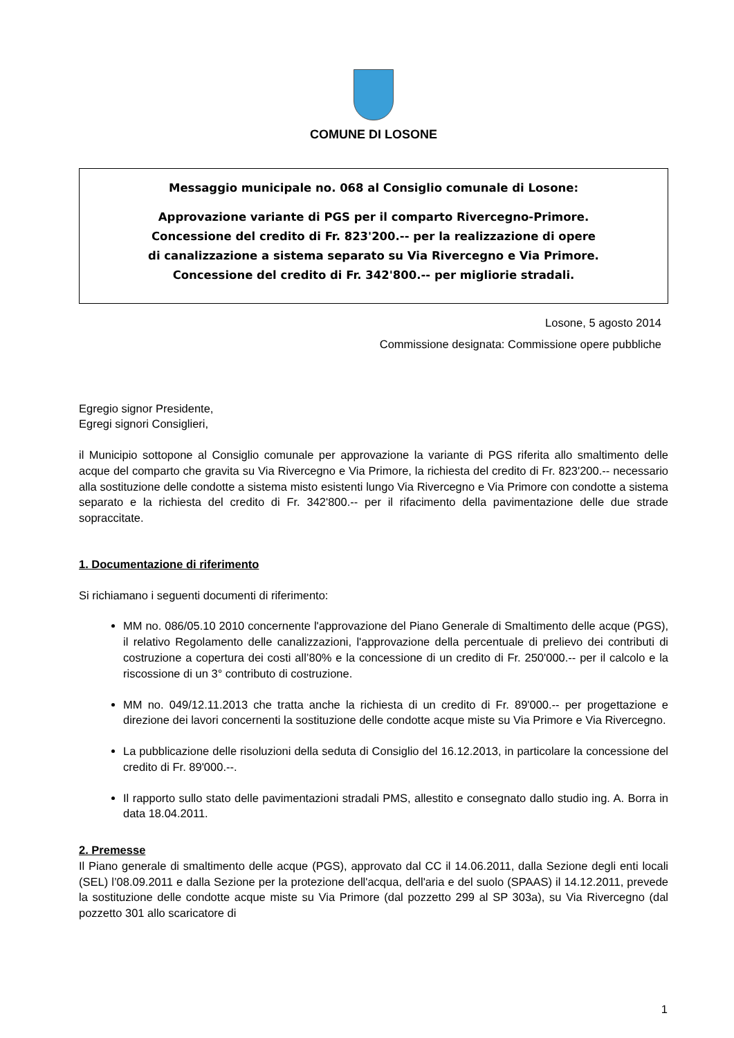COMUNE DI LOSONE
Messaggio municipale no. 068 al Consiglio comunale di Losone:
Approvazione variante di PGS per il comparto Rivercegno-Primore.
Concessione del credito di Fr. 823'200.-- per la realizzazione di opere
di canalizzazione a sistema separato su Via Rivercegno e Via Primore.
Concessione del credito di Fr. 342'800.-- per migliorie stradali.
Losone, 5 agosto 2014
Commissione designata: Commissione opere pubbliche
Egregio signor Presidente,
Egregi signori Consiglieri,
il Municipio sottopone al Consiglio comunale per approvazione la variante di PGS riferita allo smaltimento delle acque del comparto che gravita su Via Rivercegno e Via Primore, la richiesta del credito di Fr. 823'200.-- necessario alla sostituzione delle condotte a sistema misto esistenti lungo Via Rivercegno e Via Primore con condotte a sistema separato e la richiesta del credito di Fr. 342'800.-- per il rifacimento della pavimentazione delle due strade sopraccitate.
1. Documentazione di riferimento
Si richiamano i seguenti documenti di riferimento:
MM no. 086/05.10 2010 concernente l'approvazione del Piano Generale di Smaltimento delle acque (PGS), il relativo Regolamento delle canalizzazioni, l'approvazione della percentuale di prelievo dei contributi di costruzione a copertura dei costi all’80% e la concessione di un credito di Fr. 250'000.-- per il calcolo e la riscossione di un 3° contributo di costruzione.
MM no. 049/12.11.2013 che tratta anche la richiesta di un credito di Fr. 89'000.-- per progettazione e direzione dei lavori concernenti la sostituzione delle condotte acque miste su Via Primore e Via Rivercegno.
La pubblicazione delle risoluzioni della seduta di Consiglio del 16.12.2013, in particolare la concessione del credito di Fr. 89'000.--.
Il rapporto sullo stato delle pavimentazioni stradali PMS, allestito e consegnato dallo studio ing. A. Borra in data 18.04.2011.
2. Premesse
Il Piano generale di smaltimento delle acque (PGS), approvato dal CC il 14.06.2011, dalla Sezione degli enti locali (SEL) l’08.09.2011 e dalla Sezione per la protezione dell'acqua, dell'aria e del suolo (SPAAS) il 14.12.2011, prevede la sostituzione delle condotte acque miste su Via Primore (dal pozzetto 299 al SP 303a), su Via Rivercegno (dal pozzetto 301 allo scaricatore di
1